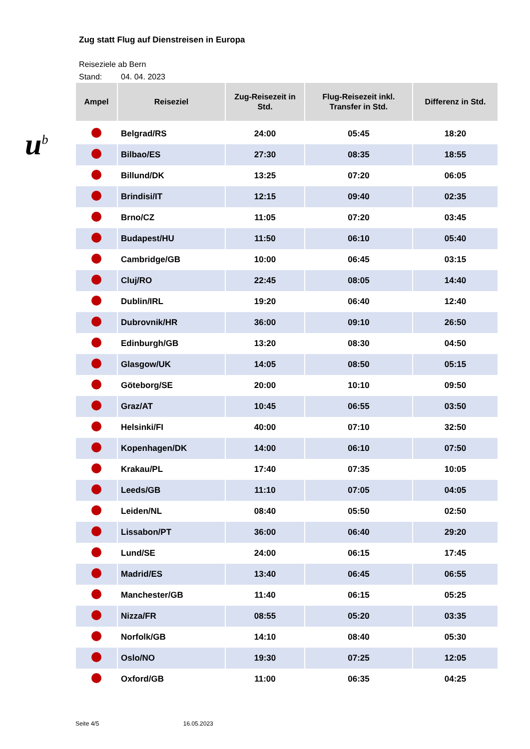u<sup>b</sup>
Zug statt Flug auf Dienstreisen in Europa
Reiseziele ab Bern
Stand: 04. 04. 2023
| Ampel | Reiseziel | Zug-Reisezeit in Std. | Flug-Reisezeit inkl. Transfer in Std. | Differenz in Std. |
| --- | --- | --- | --- | --- |
| | Belgrad/RS | 24:00 | 05:45 | 18:20 |
| | Bilbao/ES | 27:30 | 08:35 | 18:55 |
| | Billund/DK | 13:25 | 07:20 | 06:05 |
| | Brindisi/IT | 12:15 | 09:40 | 02:35 |
| | Brno/CZ | 11:05 | 07:20 | 03:45 |
| | Budapest/HU | 11:50 | 06:10 | 05:40 |
| | Cambridge/GB | 10:00 | 06:45 | 03:15 |
| | Cluj/RO | 22:45 | 08:05 | 14:40 |
| | Dublin/IRL | 19:20 | 06:40 | 12:40 |
| | Dubrovnik/HR | 36:00 | 09:10 | 26:50 |
| | Edinburgh/GB | 13:20 | 08:30 | 04:50 |
| | Glasgow/UK | 14:05 | 08:50 | 05:15 |
| | Göteborg/SE | 20:00 | 10:10 | 09:50 |
| | Graz/AT | 10:45 | 06:55 | 03:50 |
| | Helsinki/FI | 40:00 | 07:10 | 32:50 |
| | Kopenhagen/DK | 14:00 | 06:10 | 07:50 |
| | Krakau/PL | 17:40 | 07:35 | 10:05 |
| | Leeds/GB | 11:10 | 07:05 | 04:05 |
| | Leiden/NL | 08:40 | 05:50 | 02:50 |
| | Lissabon/PT | 36:00 | 06:40 | 29:20 |
| | Lund/SE | 24:00 | 06:15 | 17:45 |
| | Madrid/ES | 13:40 | 06:45 | 06:55 |
| | Manchester/GB | 11:40 | 06:15 | 05:25 |
| | Nizza/FR | 08:55 | 05:20 | 03:35 |
| | Norfolk/GB | 14:10 | 08:40 | 05:30 |
| | Oslo/NO | 19:30 | 07:25 | 12:05 |
| | Oxford/GB | 11:00 | 06:35 | 04:25 |
Seite 4/5 16.05.2023